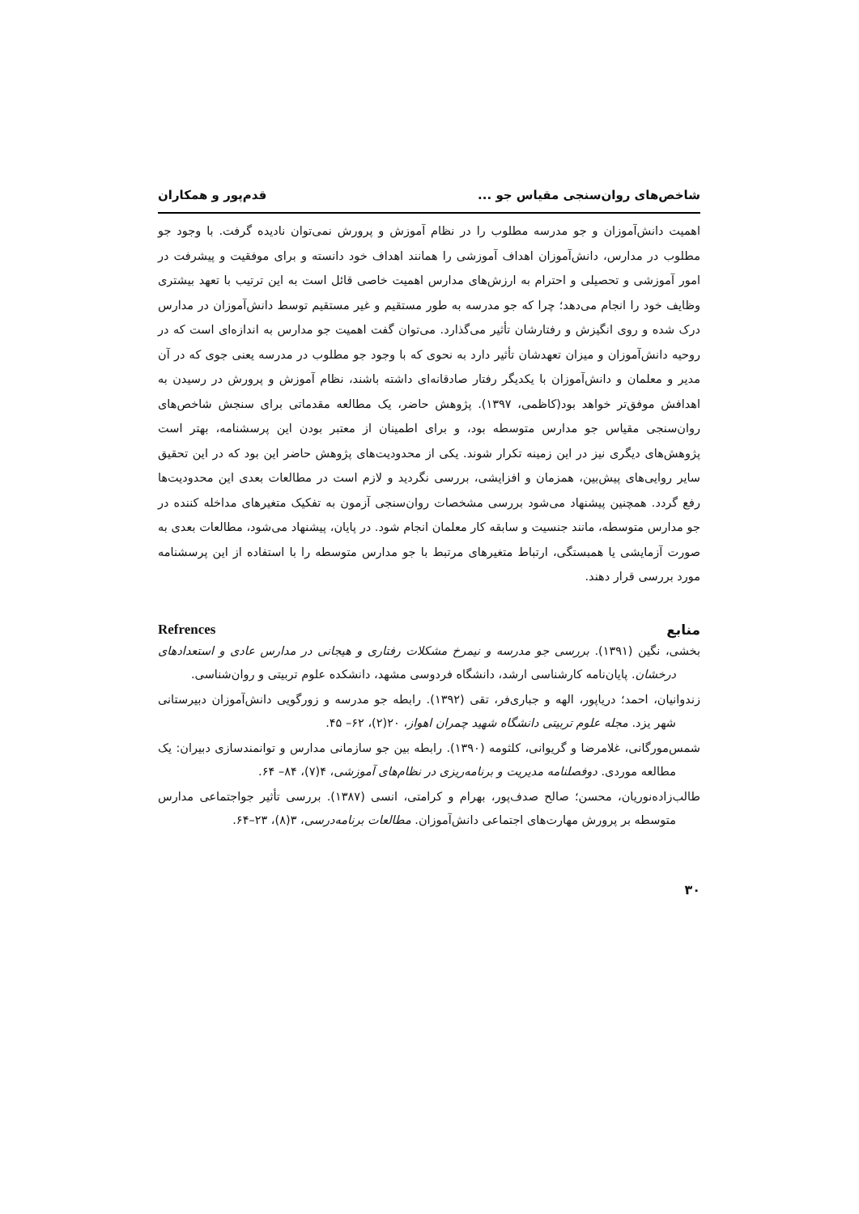شاخص‌های روان‌سنجی مقیاس جو ... قدم‌پور و همکاران
اهمیت دانش‌آموزان و جو مدرسه مطلوب را در نظام آموزش و پرورش نمی‌توان نادیده گرفت. با وجود جو مطلوب در مدارس، دانش‌آموزان اهداف آموزشی را همانند اهداف خود دانسته و برای موفقیت و پیشرفت در امور آموزشی و تحصیلی و احترام به ارزش‌های مدارس اهمیت خاصی قائل است به این ترتیب با تعهد بیشتری وظایف خود را انجام می‌دهد؛ چرا که جو مدرسه به طور مستقیم و غیر مستقیم توسط دانش‌آموزان در مدارس درک شده و روی انگیزش و رفتارشان تأثیر می‌گذارد. می‌توان گفت اهمیت جو مدارس به اندازه‌ای است که در روحیه دانش‌آموزان و میزان تعهدشان تأثیر دارد به نحوی که با وجود جو مطلوب در مدرسه یعنی جوی که در آن مدیر و معلمان و دانش‌آموزان با یکدیگر رفتار صادقانه‌ای داشته باشند، نظام آموزش و پرورش در رسیدن به اهدافش موفق‌تر خواهد بود(کاظمی، ۱۳۹۷). پژوهش حاضر، یک مطالعه مقدماتی برای سنجش شاخص‌های روان‌سنجی مقیاس جو مدارس متوسطه بود، و برای اطمینان از معتبر بودن این پرسشنامه، بهتر است پژوهش‌های دیگری نیز در این زمینه تکرار شوند. یکی از محدودیت‌های پژوهش حاضر این بود که در این تحقیق سایر روایی‌های پیش‌بین، همزمان و افزایشی، بررسی نگردید و لازم است در مطالعات بعدی این محدودیت‌ها رفع گردد. همچنین پیشنهاد می‌شود بررسی مشخصات روان‌سنجی آزمون به تفکیک متغیرهای مداخله کننده در جو مدارس متوسطه، مانند جنسیت و سابقه کار معلمان انجام شود. در پایان، پیشنهاد می‌شود، مطالعات بعدی به صورت آزمایشی یا همبستگی، ارتباط متغیرهای مرتبط با جو مدارس متوسطه را با استفاده از این پرسشنامه مورد بررسی قرار دهند.
منابع Refrences
بخشی، نگین (۱۳۹۱). بررسی جو مدرسه و نیمرخ مشکلات رفتاری و هیجانی در مدارس عادی و استعدادهای درخشان. پایان‌نامه کارشناسی ارشد، دانشگاه فردوسی مشهد، دانشکده علوم تربیتی و روان‌شناسی.
زندوانیان، احمد؛ دریاپور، الهه و جباری‌فر، تقی (۱۳۹۲). رابطه جو مدرسه و زورگویی دانش‌آموزان دبیرستانی شهر یزد. مجله علوم تربیتی دانشگاه شهید چمران اهواز، ۲۰(۲)، ۶۲– ۴۵.
شمس‌مورگانی، غلامرضا و گریوانی، کلثومه (۱۳۹۰). رابطه بین جو سازمانی مدارس و توانمندسازی دبیران: یک مطالعه موردی. دوفصلنامه مدیریت و برنامه‌ریزی در نظام‌های آموزشی، ۴(۷)، ۸۴– ۶۴.
طالب‌زاده‌نوریان، محسن؛ صالح صدف‌پور، بهرام و کرامتی، انسی (۱۳۸۷). بررسی تأثیر جواجتماعی مدارس متوسطه بر پرورش مهارت‌های اجتماعی دانش‌آموزان. مطالعات برنامه‌درسی، ۳(۸)، ۲۳–۶۴.
۳۰